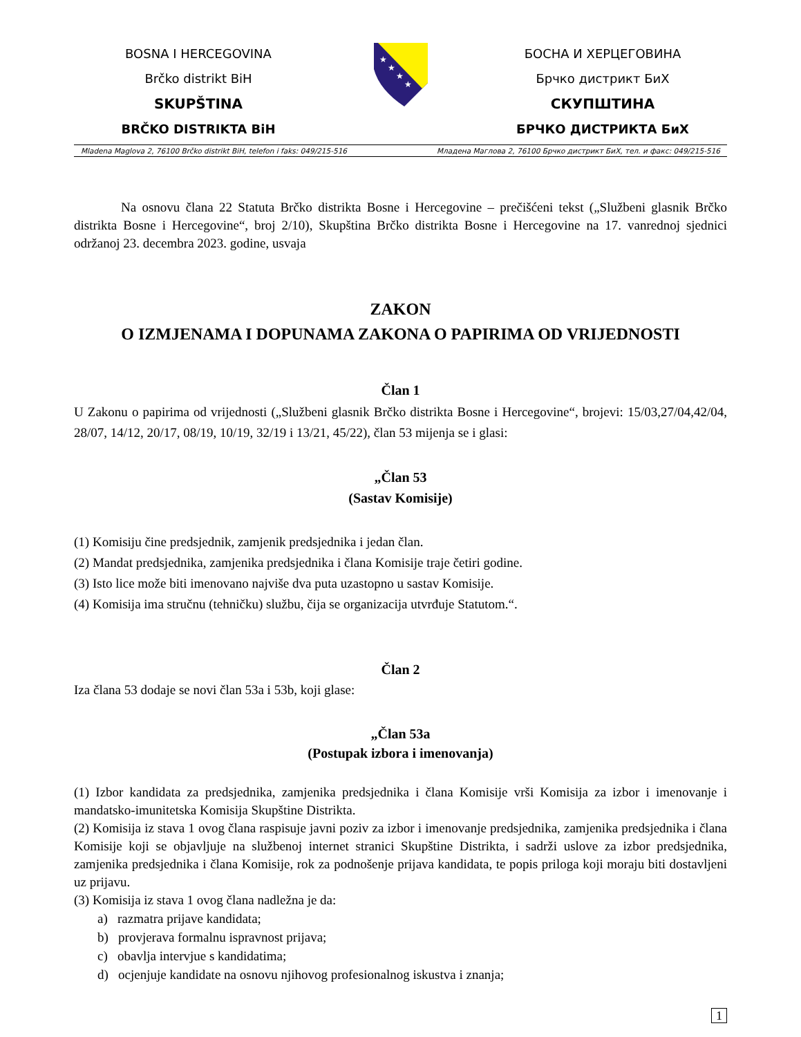BOSNA I HERCEGOVINA
Brčko distrikt BiH
SKUPŠTINA
BRČKO DISTRIKTA BiH
★
★
★
★
БОСНА И ХЕРЦЕГОВИНА
Брчко дистрикт БиХ
СКУПШТИНА
БРЧКО ДИСТРИКТА БиХ
Mladena Maglova 2, 76100 Brčko distrikt BiH, telefon i faks: 049/215-516 Младена Маглова 2, 76100 Брчко дистрикт БиХ, тел. и факс: 049/215-516
Na osnovu člana 22 Statuta Brčko distrikta Bosne i Hercegovine – prečišćeni tekst („Službeni glasnik Brčko distrikta Bosne i Hercegovine“, broj 2/10), Skupština Brčko distrikta Bosne i Hercegovine na 17. vanrednoj sjednici održanoj 23. decembra 2023. godine, usvaja
ZAKON
O IZMJENAMA I DOPUNAMA ZAKONA O PAPIRIMA OD VRIJEDNOSTI
Član 1
U Zakonu o papirima od vrijednosti („Službeni glasnik Brčko distrikta Bosne i Hercegovine“, brojevi: 15/03,27/04,42/04, 28/07, 14/12, 20/17, 08/19, 10/19, 32/19 i 13/21, 45/22), član 53 mijenja se i glasi:
„Član 53
(Sastav Komisije)
(1) Komisiju čine predsjednik, zamjenik predsjednika i jedan član.
(2) Mandat predsjednika, zamjenika predsjednika i člana Komisije traje četiri godine.
(3) Isto lice može biti imenovano najviše dva puta uzastopno u sastav Komisije.
(4) Komisija ima stručnu (tehničku) službu, čija se organizacija utvrđuje Statutom.“.
Član 2
Iza člana 53 dodaje se novi član 53a i 53b, koji glase:
„Član 53a
(Postupak izbora i imenovanja)
(1) Izbor kandidata za predsjednika, zamjenika predsjednika i člana Komisije vrši Komisija za izbor i imenovanje i mandatsko-imunitetska Komisija Skupštine Distrikta.
(2) Komisija iz stava 1 ovog člana raspisuje javni poziv za izbor i imenovanje predsjednika, zamjenika predsjednika i člana Komisije koji se objavljuje na službenoj internet stranici Skupštine Distrikta, i sadrži uslove za izbor predsjednika, zamjenika predsjednika i člana Komisije, rok za podnošenje prijava kandidata, te popis priloga koji moraju biti dostavljeni uz prijavu.
(3) Komisija iz stava 1 ovog člana nadležna je da:
a) razmatra prijave kandidata;
b) provjerava formalnu ispravnost prijava;
c) obavlja intervjue s kandidatima;
d) ocjenjuje kandidate na osnovu njihovog profesionalnog iskustva i znanja;
1